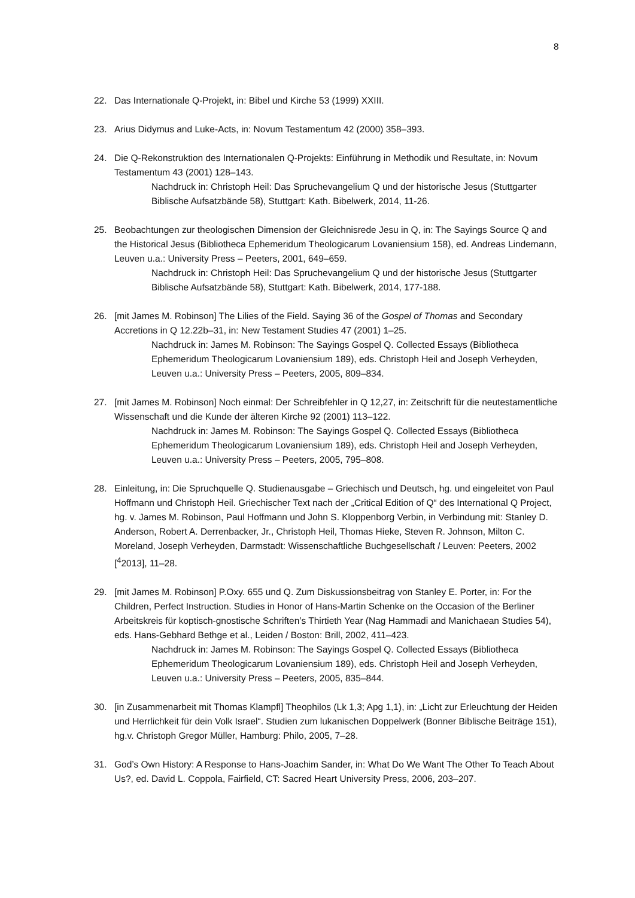8
22. Das Internationale Q-Projekt, in: Bibel und Kirche 53 (1999) XXIII.
23. Arius Didymus and Luke-Acts, in: Novum Testamentum 42 (2000) 358–393.
24. Die Q-Rekonstruktion des Internationalen Q-Projekts: Einführung in Methodik und Resultate, in: Novum Testamentum 43 (2001) 128–143.
Nachdruck in: Christoph Heil: Das Spruchevangelium Q und der historische Jesus (Stuttgarter Biblische Aufsatzbände 58), Stuttgart: Kath. Bibelwerk, 2014, 11-26.
25. Beobachtungen zur theologischen Dimension der Gleichnisrede Jesu in Q, in: The Sayings Source Q and the Historical Jesus (Bibliotheca Ephemeridum Theologicarum Lovaniensium 158), ed. Andreas Lindemann, Leuven u.a.: University Press – Peeters, 2001, 649–659.
Nachdruck in: Christoph Heil: Das Spruchevangelium Q und der historische Jesus (Stuttgarter Biblische Aufsatzbände 58), Stuttgart: Kath. Bibelwerk, 2014, 177-188.
26. [mit James M. Robinson] The Lilies of the Field. Saying 36 of the Gospel of Thomas and Secondary Accretions in Q 12.22b–31, in: New Testament Studies 47 (2001) 1–25.
Nachdruck in: James M. Robinson: The Sayings Gospel Q. Collected Essays (Bibliotheca Ephemeridum Theologicarum Lovaniensium 189), eds. Christoph Heil and Joseph Verheyden, Leuven u.a.: University Press – Peeters, 2005, 809–834.
27. [mit James M. Robinson] Noch einmal: Der Schreibfehler in Q 12,27, in: Zeitschrift für die neutestamentliche Wissenschaft und die Kunde der älteren Kirche 92 (2001) 113–122.
Nachdruck in: James M. Robinson: The Sayings Gospel Q. Collected Essays (Bibliotheca Ephemeridum Theologicarum Lovaniensium 189), eds. Christoph Heil and Joseph Verheyden, Leuven u.a.: University Press – Peeters, 2005, 795–808.
28. Einleitung, in: Die Spruchquelle Q. Studienausgabe – Griechisch und Deutsch, hg. und eingeleitet von Paul Hoffmann und Christoph Heil. Griechischer Text nach der „Critical Edition of Q“ des International Q Project, hg. v. James M. Robinson, Paul Hoffmann und John S. Kloppenborg Verbin, in Verbindung mit: Stanley D. Anderson, Robert A. Derrenbacker, Jr., Christoph Heil, Thomas Hieke, Steven R. Johnson, Milton C. Moreland, Joseph Verheyden, Darmstadt: Wissenschaftliche Buchgesellschaft / Leuven: Peeters, 2002 [<sup>4</sup>2013], 11–28.
29. [mit James M. Robinson] P.Oxy. 655 und Q. Zum Diskussionsbeitrag von Stanley E. Porter, in: For the Children, Perfect Instruction. Studies in Honor of Hans-Martin Schenke on the Occasion of the Berliner Arbeitskreis für koptisch-gnostische Schriften’s Thirtieth Year (Nag Hammadi and Manichaean Studies 54), eds. Hans-Gebhard Bethge et al., Leiden / Boston: Brill, 2002, 411–423.
Nachdruck in: James M. Robinson: The Sayings Gospel Q. Collected Essays (Bibliotheca Ephemeridum Theologicarum Lovaniensium 189), eds. Christoph Heil and Joseph Verheyden, Leuven u.a.: University Press – Peeters, 2005, 835–844.
30. [in Zusammenarbeit mit Thomas Klampfl] Theophilos (Lk 1,3; Apg 1,1), in: „Licht zur Erleuchtung der Heiden und Herrlichkeit für dein Volk Israel“. Studien zum lukanischen Doppelwerk (Bonner Biblische Beiträge 151), hg.v. Christoph Gregor Müller, Hamburg: Philo, 2005, 7–28.
31. God’s Own History: A Response to Hans-Joachim Sander, in: What Do We Want The Other To Teach About Us?, ed. David L. Coppola, Fairfield, CT: Sacred Heart University Press, 2006, 203–207.